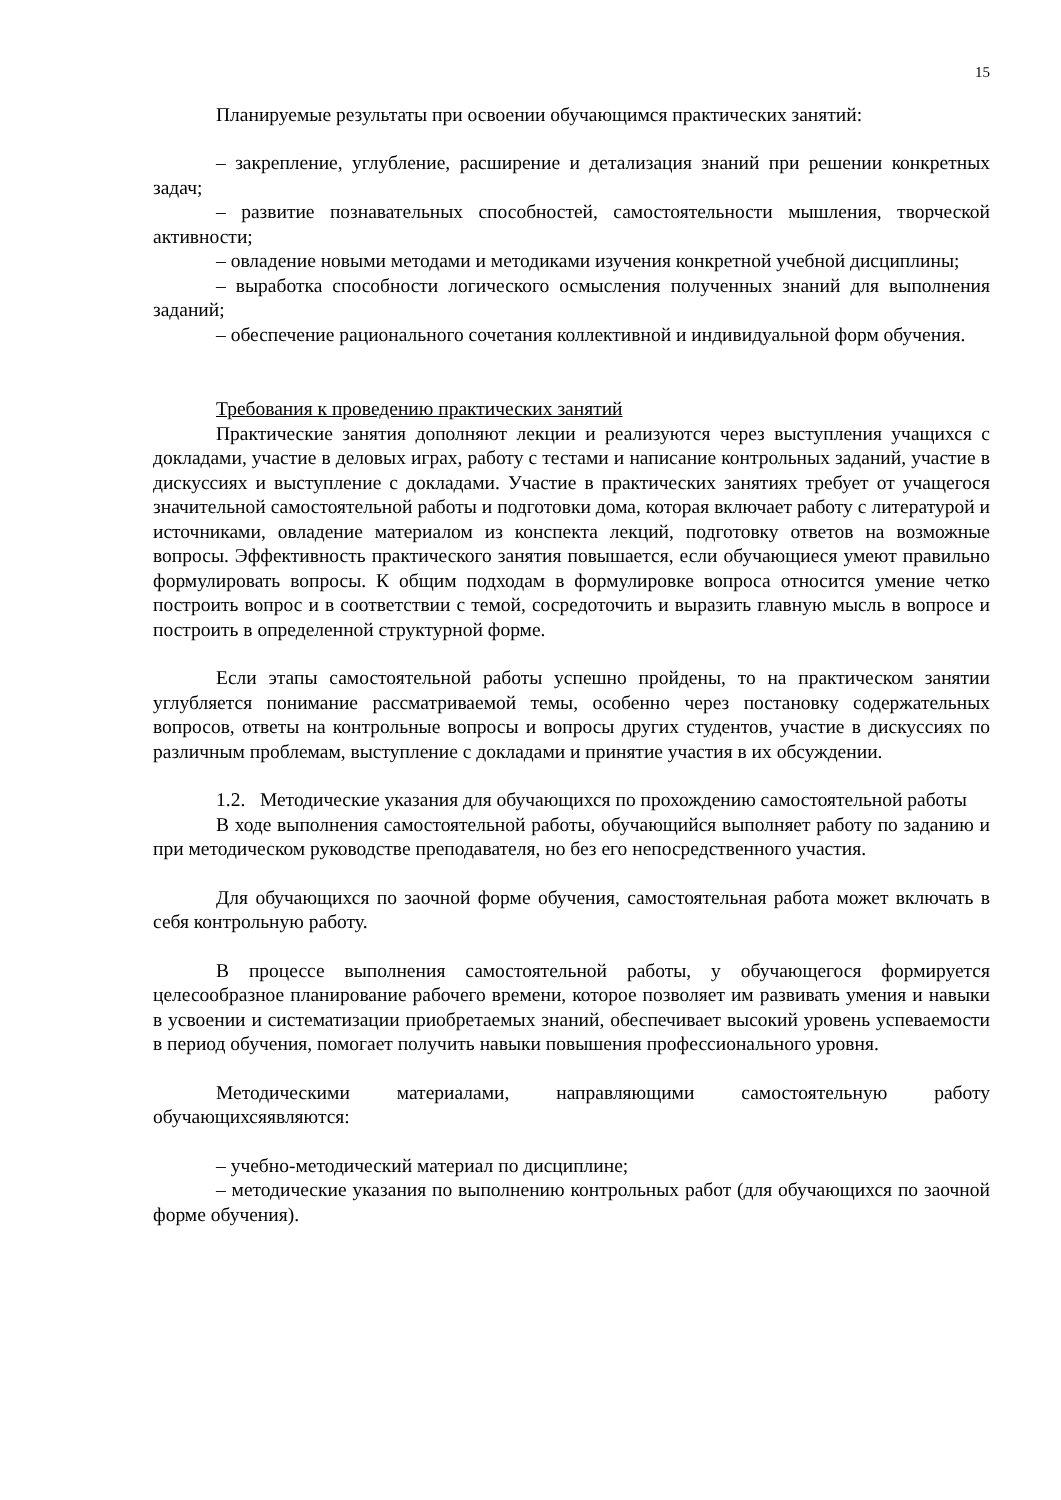15
Планируемые результаты при освоении обучающимся практических занятий:
– закрепление, углубление, расширение и детализация знаний при решении конкретных задач;
– развитие познавательных способностей, самостоятельности мышления, творческой активности;
– овладение новыми методами и методиками изучения конкретной учебной дисциплины;
– выработка способности логического осмысления полученных знаний для выполнения заданий;
– обеспечение рационального сочетания коллективной и индивидуальной форм обучения.
Требования к проведению практических занятий
Практические занятия дополняют лекции и реализуются через выступления учащихся с докладами, участие в деловых играх, работу с тестами и написание контрольных заданий, участие в дискуссиях и выступление с докладами. Участие в практических занятиях требует от учащегося значительной самостоятельной работы и подготовки дома, которая включает работу с литературой и источниками, овладение материалом из конспекта лекций, подготовку ответов на возможные вопросы. Эффективность практического занятия повышается, если обучающиеся умеют правильно формулировать вопросы. К общим подходам в формулировке вопроса относится умение четко построить вопрос и в соответствии с темой, сосредоточить и выразить главную мысль в вопросе и построить в определенной структурной форме.
Если этапы самостоятельной работы успешно пройдены, то на практическом занятии углубляется понимание рассматриваемой темы, особенно через постановку содержательных вопросов, ответы на контрольные вопросы и вопросы других студентов, участие в дискуссиях по различным проблемам, выступление с докладами и принятие участия в их обсуждении.
1.2. Методические указания для обучающихся по прохождению самостоятельной работы
В ходе выполнения самостоятельной работы, обучающийся выполняет работу по заданию и при методическом руководстве преподавателя, но без его непосредственного участия.
Для обучающихся по заочной форме обучения, самостоятельная работа может включать в себя контрольную работу.
В процессе выполнения самостоятельной работы, у обучающегося формируется целесообразное планирование рабочего времени, которое позволяет им развивать умения и навыки в усвоении и систематизации приобретаемых знаний, обеспечивает высокий уровень успеваемости в период обучения, помогает получить навыки повышения профессионального уровня.
Методическими материалами, направляющими самостоятельную работу обучающихсяявляются:
– учебно-методический материал по дисциплине;
– методические указания по выполнению контрольных работ (для обучающихся по заочной форме обучения).